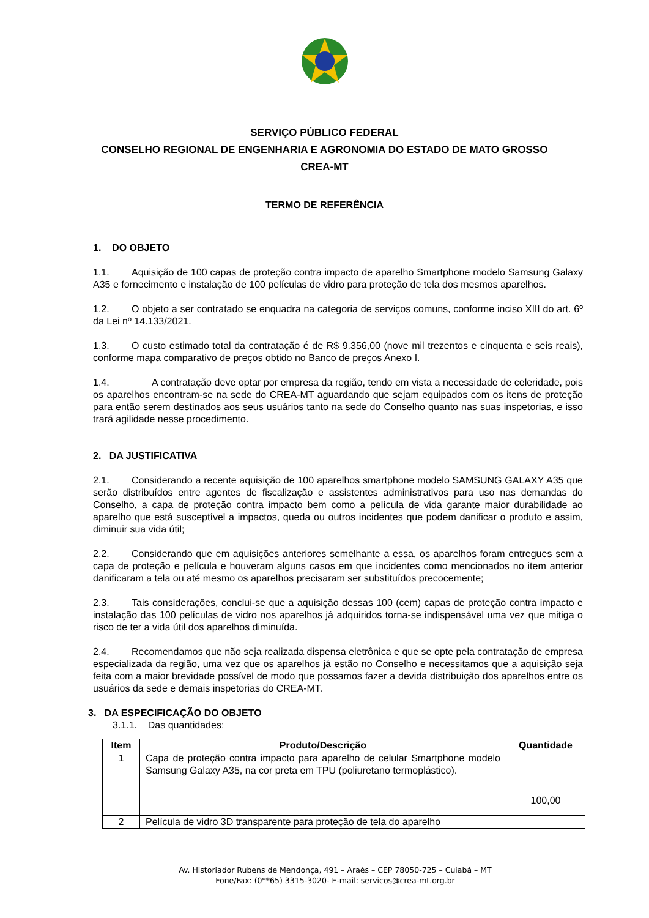SERVIÇO PÚBLICO FEDERAL
CONSELHO REGIONAL DE ENGENHARIA E AGRONOMIA DO ESTADO DE MATO GROSSO
CREA-MT
TERMO DE REFERÊNCIA
1. DO OBJETO
1.1. Aquisição de 100 capas de proteção contra impacto de aparelho Smartphone modelo Samsung Galaxy A35 e fornecimento e instalação de 100 películas de vidro para proteção de tela dos mesmos aparelhos.
1.2. O objeto a ser contratado se enquadra na categoria de serviços comuns, conforme inciso XIII do art. 6º da Lei nº 14.133/2021.
1.3. O custo estimado total da contratação é de R$ 9.356,00 (nove mil trezentos e cinquenta e seis reais), conforme mapa comparativo de preços obtido no Banco de preços Anexo I.
1.4. A contratação deve optar por empresa da região, tendo em vista a necessidade de celeridade, pois os aparelhos encontram-se na sede do CREA-MT aguardando que sejam equipados com os itens de proteção para então serem destinados aos seus usuários tanto na sede do Conselho quanto nas suas inspetorias, e isso trará agilidade nesse procedimento.
2. DA JUSTIFICATIVA
2.1. Considerando a recente aquisição de 100 aparelhos smartphone modelo SAMSUNG GALAXY A35 que serão distribuídos entre agentes de fiscalização e assistentes administrativos para uso nas demandas do Conselho, a capa de proteção contra impacto bem como a película de vida garante maior durabilidade ao aparelho que está susceptível a impactos, queda ou outros incidentes que podem danificar o produto e assim, diminuir sua vida útil;
2.2. Considerando que em aquisições anteriores semelhante a essa, os aparelhos foram entregues sem a capa de proteção e película e houveram alguns casos em que incidentes como mencionados no item anterior danificaram a tela ou até mesmo os aparelhos precisaram ser substituídos precocemente;
2.3. Tais considerações, conclui-se que a aquisição dessas 100 (cem) capas de proteção contra impacto e instalação das 100 películas de vidro nos aparelhos já adquiridos torna-se indispensável uma vez que mitiga o risco de ter a vida útil dos aparelhos diminuída.
2.4. Recomendamos que não seja realizada dispensa eletrônica e que se opte pela contratação de empresa especializada da região, uma vez que os aparelhos já estão no Conselho e necessitamos que a aquisição seja feita com a maior brevidade possível de modo que possamos fazer a devida distribuição dos aparelhos entre os usuários da sede e demais inspetorias do CREA-MT.
3. DA ESPECIFICAÇÃO DO OBJETO
3.1.1. Das quantidades:
| Item | Produto/Descrição | Quantidade |
| --- | --- | --- |
| 1 | Capa de proteção contra impacto para aparelho de celular Smartphone modelo Samsung Galaxy A35, na cor preta em TPU (poliuretano termoplástico). | 100,00 |
| 2 | Película de vidro 3D transparente para proteção de tela do aparelho | |
Av. Historiador Rubens de Mendonça, 491 – Araés – CEP 78050-725 – Cuiabá – MT
Fone/Fax: (0**65) 3315-3020- E-mail: servicos@crea-mt.org.br